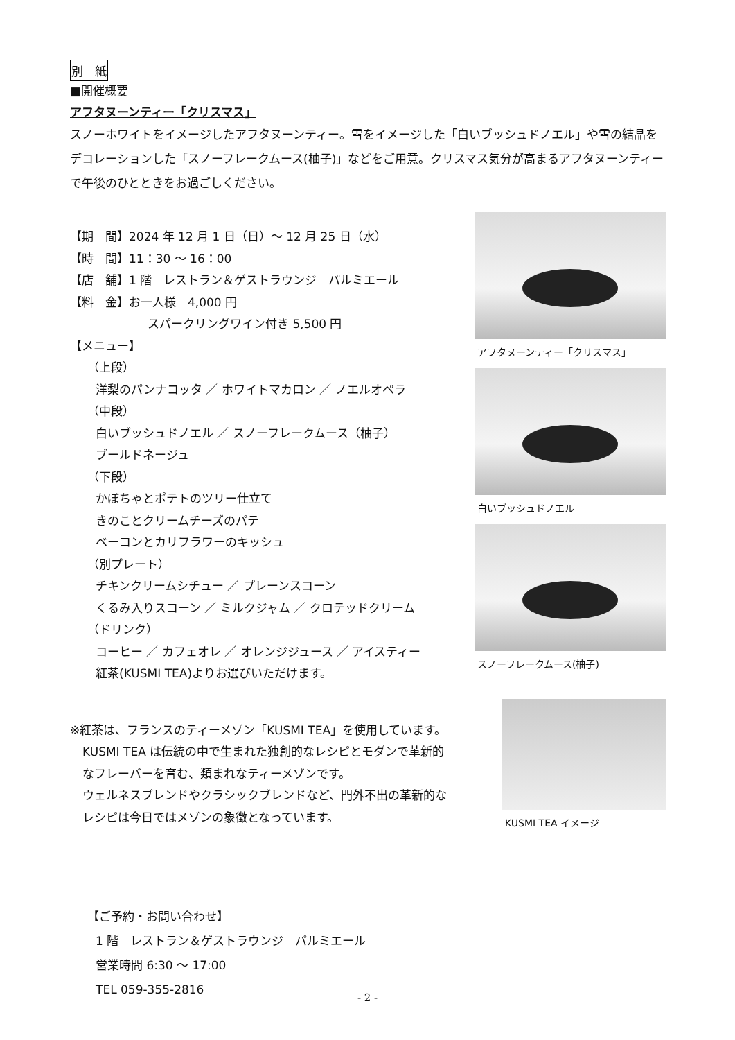別　紙
■開催概要
アフタヌーンティー「クリスマス」
スノーホワイトをイメージしたアフタヌーンティー。雪をイメージした「白いブッシュドノエル」や雪の結晶をデコレーションした「スノーフレークムース(柚子)」などをご用意。クリスマス気分が高まるアフタヌーンティーで午後のひとときをお過ごしください。
【期　間】2024 年 12 月 1 日（日）～ 12 月 25 日（水）
【時　間】11：30 ～ 16：00
【店　舗】1 階　レストラン＆ゲストラウンジ　パルミエール
【料　金】お一人様　4,000 円
スパークリングワイン付き 5,500 円
【メニュー】
（上段）
洋梨のパンナコッタ ／ ホワイトマカロン ／ ノエルオペラ
（中段）
白いブッシュドノエル ／ スノーフレークムース（柚子）
ブールドネージュ
（下段）
かぼちゃとポテトのツリー仕立て
きのことクリームチーズのパテ
ベーコンとカリフラワーのキッシュ
（別プレート）
チキンクリームシチュー ／ プレーンスコーン
くるみ入りスコーン ／ ミルクジャム ／ クロテッドクリーム
（ドリンク）
コーヒー ／ カフェオレ ／ オレンジジュース ／ アイスティー
紅茶(KUSMI TEA)よりお選びいただけます。
アフタヌーンティー「クリスマス」
白いブッシュドノエル
スノーフレークムース(柚子)
※紅茶は、フランスのティーメゾン「KUSMI TEA」を使用しています。
KUSMI TEA は伝統の中で生まれた独創的なレシピとモダンで革新的
なフレーバーを育む、類まれなティーメゾンです。
ウェルネスブレンドやクラシックブレンドなど、門外不出の革新的な
レシピは今日ではメゾンの象徴となっています。
KUSMI TEA イメージ
【ご予約・お問い合わせ】
1 階　レストラン＆ゲストラウンジ　パルミエール
営業時間 6:30 ～ 17:00
TEL 059-355-2816
- 2 -